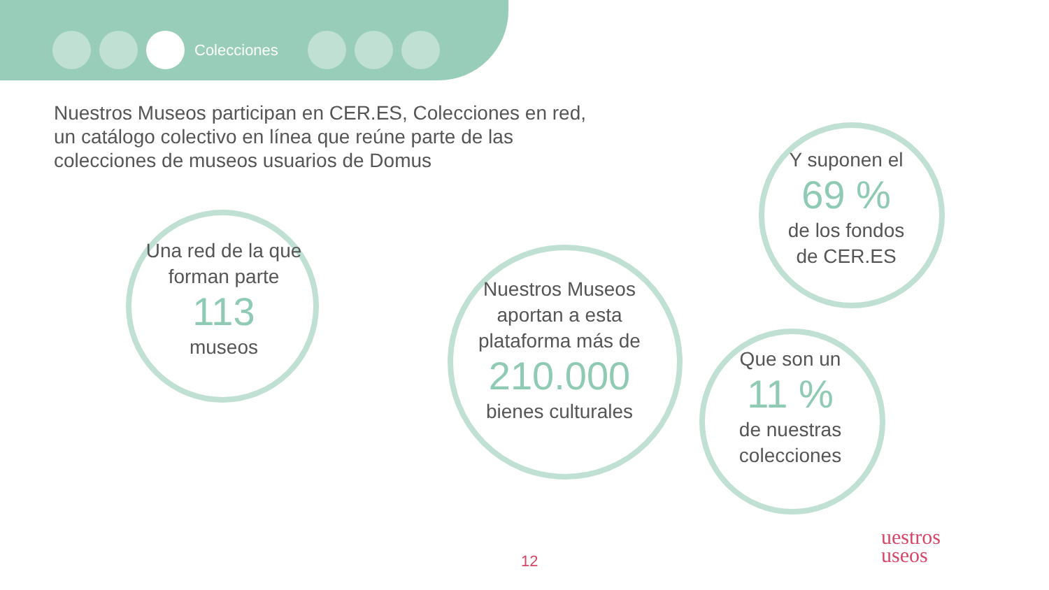Colecciones
Nuestros Museos participan en CER.ES, Colecciones en red, un catálogo colectivo en línea que reúne parte de las colecciones de museos usuarios de Domus
Una red de la que forman parte
113
museos
Nuestros Museos aportan a esta plataforma más de
210.000
bienes culturales
Y suponen el
69 %
de los fondos de CER.ES
Que son un
11 %
de nuestras colecciones
12
uestros
useos